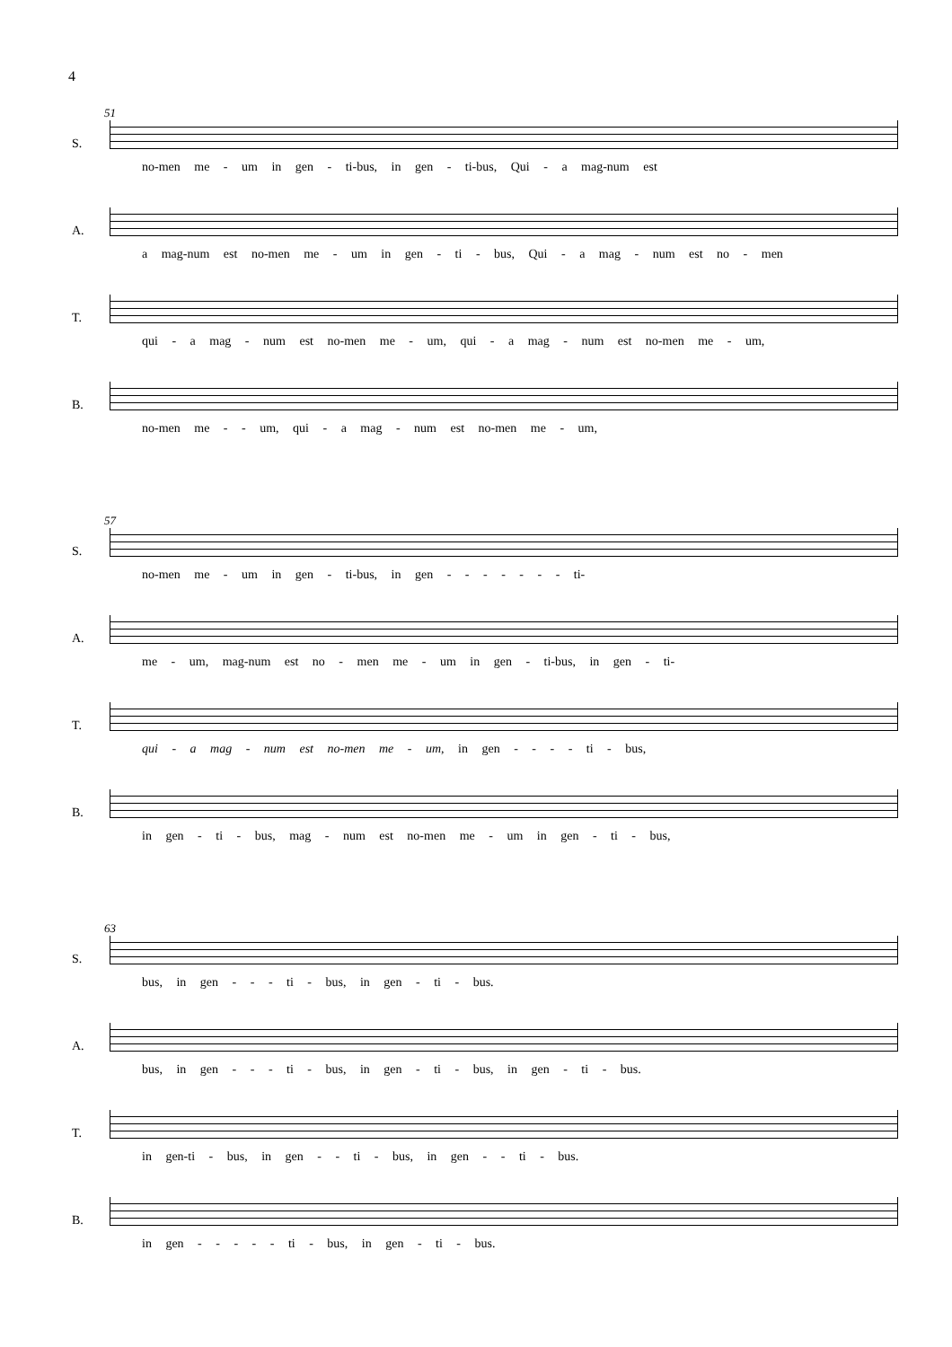4
51
S.
no-men me - um in gen - ti-bus, in gen - ti-bus, Qui - a mag-num est
A.
a mag-num est no-men me - um in gen - ti - bus, Qui - a mag - num est no - men
T.
qui - a mag - num est no-men me - um, qui - a mag - num est no-men me - um,
B.
no-men me - - um, qui - a mag - num est no-men me - um,
57
S.
no-men me - um in gen - ti-bus, in gen - - - - - - - ti-
A.
me - um, mag-num est no - men me - um in gen - ti-bus, in gen - ti-
T.
qui - a mag - num est no-men me - um, in gen - - - - ti - bus,
B.
in gen - ti - bus, mag - num est no-men me - um in gen - ti - bus,
63
S.
bus, in gen - - - ti - bus, in gen - ti - bus.
A.
bus, in gen - - - ti - bus, in gen - ti - bus, in gen - ti - bus.
T.
in gen-ti - bus, in gen - - ti - bus, in gen - - ti - bus.
B.
in gen - - - - - ti - bus, in gen - ti - bus.